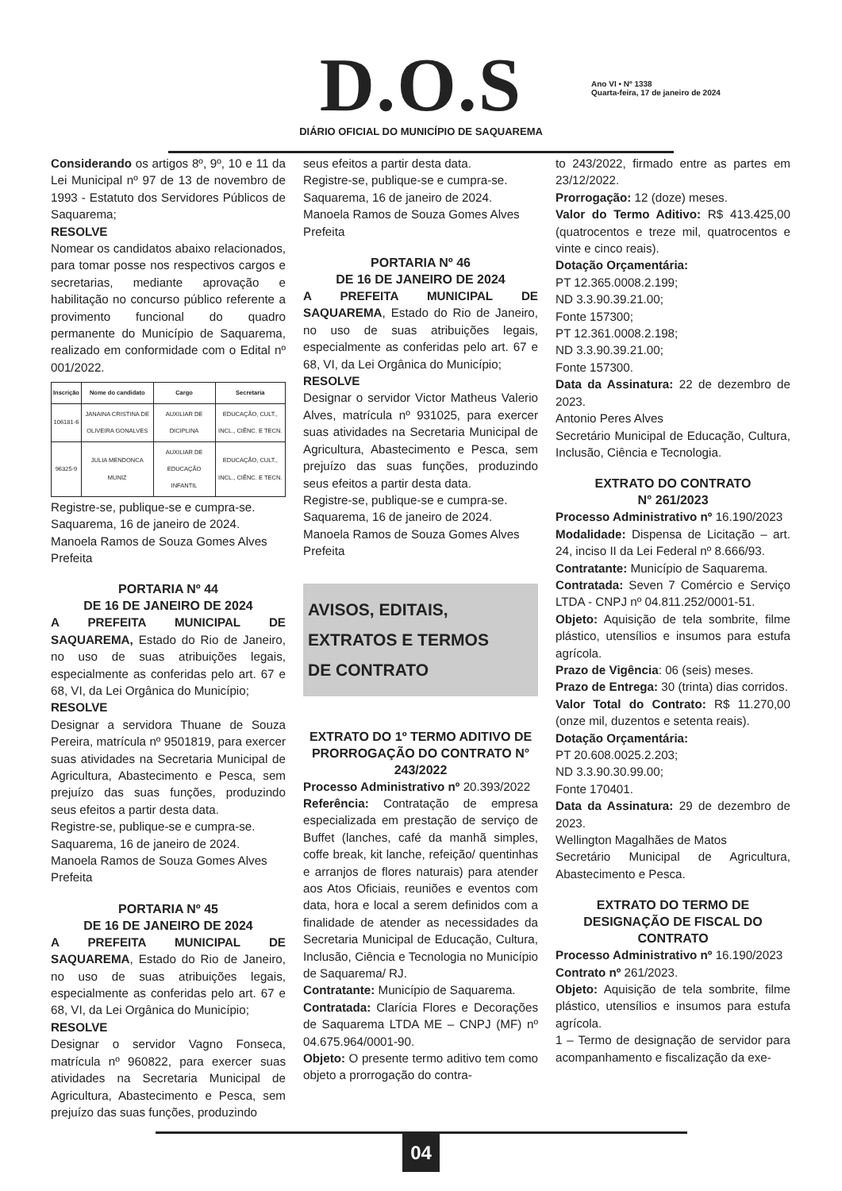D.O.S
DIÁRIO OFICIAL DO MUNICÍPIO DE SAQUAREMA
Ano VI • Nº 1338
Quarta-feira, 17 de janeiro de 2024
Considerando os artigos 8º, 9º, 10 e 11 da Lei Municipal nº 97 de 13 de novembro de 1993 - Estatuto dos Servidores Públicos de Saquarema;
RESOLVE
Nomear os candidatos abaixo relacionados, para tomar posse nos respectivos cargos e secretarias, mediante aprovação e habilitação no concurso público referente a provimento funcional do quadro permanente do Município de Saquarema, realizado em conformidade com o Edital nº 001/2022.
| Inscrição | Nome do candidato | Cargo | Secretaria |
| --- | --- | --- | --- |
| 106181-6 | JANAINA CRISTINA DE OLIVEIRA GONALVES | AUXILIAR DE DICIPLINA | EDUCAÇÃO, CULT., INCL., CIÊNC. E TECN. |
| 96325-9 | JULIA MENDONCA MUNIZ | AUXILIAR DE EDUCAÇÃO INFANTIL | EDUCAÇÃO, CULT., INCL., CIÊNC. E TECN. |
Registre-se, publique-se e cumpra-se.
Saquarema, 16 de janeiro de 2024.
Manoela Ramos de Souza Gomes Alves
Prefeita
PORTARIA Nº 44
DE 16 DE JANEIRO DE 2024
A PREFEITA MUNICIPAL DE SAQUAREMA, Estado do Rio de Janeiro, no uso de suas atribuições legais, especialmente as conferidas pelo art. 67 e 68, VI, da Lei Orgânica do Município;
RESOLVE
Designar a servidora Thuane de Souza Pereira, matrícula nº 9501819, para exercer suas atividades na Secretaria Municipal de Agricultura, Abastecimento e Pesca, sem prejuízo das suas funções, produzindo seus efeitos a partir desta data.
Registre-se, publique-se e cumpra-se.
Saquarema, 16 de janeiro de 2024.
Manoela Ramos de Souza Gomes Alves
Prefeita
PORTARIA Nº 45
DE 16 DE JANEIRO DE 2024
A PREFEITA MUNICIPAL DE SAQUAREMA, Estado do Rio de Janeiro, no uso de suas atribuições legais, especialmente as conferidas pelo art. 67 e 68, VI, da Lei Orgânica do Município;
RESOLVE
Designar o servidor Vagno Fonseca, matrícula nº 960822, para exercer suas atividades na Secretaria Municipal de Agricultura, Abastecimento e Pesca, sem prejuízo das suas funções, produzindo
seus efeitos a partir desta data.
Registre-se, publique-se e cumpra-se.
Saquarema, 16 de janeiro de 2024.
Manoela Ramos de Souza Gomes Alves
Prefeita
PORTARIA Nº 46
DE 16 DE JANEIRO DE 2024
A PREFEITA MUNICIPAL DE SAQUAREMA, Estado do Rio de Janeiro, no uso de suas atribuições legais, especialmente as conferidas pelo art. 67 e 68, VI, da Lei Orgânica do Município;
RESOLVE
Designar o servidor Victor Matheus Valerio Alves, matrícula nº 931025, para exercer suas atividades na Secretaria Municipal de Agricultura, Abastecimento e Pesca, sem prejuízo das suas funções, produzindo seus efeitos a partir desta data.
Registre-se, publique-se e cumpra-se.
Saquarema, 16 de janeiro de 2024.
Manoela Ramos de Souza Gomes Alves
Prefeita
AVISOS, EDITAIS,
EXTRATOS E TERMOS
DE CONTRATO
EXTRATO DO 1º TERMO ADITIVO DE PRORROGAÇÃO DO CONTRATO N° 243/2022
Processo Administrativo nº 20.393/2022
Referência: Contratação de empresa especializada em prestação de serviço de Buffet (lanches, café da manhã simples, coffe break, kit lanche, refeição/ quentinhas e arranjos de flores naturais) para atender aos Atos Oficiais, reuniões e eventos com data, hora e local a serem definidos com a finalidade de atender as necessidades da Secretaria Municipal de Educação, Cultura, Inclusão, Ciência e Tecnologia no Município de Saquarema/ RJ.
Contratante: Município de Saquarema.
Contratada: Clarícia Flores e Decorações de Saquarema LTDA ME – CNPJ (MF) nº 04.675.964/0001-90.
Objeto: O presente termo aditivo tem como objeto a prorrogação do contra-
to 243/2022, firmado entre as partes em 23/12/2022.
Prorrogação: 12 (doze) meses.
Valor do Termo Aditivo: R$ 413.425,00 (quatrocentos e treze mil, quatrocentos e vinte e cinco reais).
Dotação Orçamentária:
PT 12.365.0008.2.199;
ND 3.3.90.39.21.00;
Fonte 157300;
PT 12.361.0008.2.198;
ND 3.3.90.39.21.00;
Fonte 157300.
Data da Assinatura: 22 de dezembro de 2023.
Antonio Peres Alves
Secretário Municipal de Educação, Cultura, Inclusão, Ciência e Tecnologia.
EXTRATO DO CONTRATO
N° 261/2023
Processo Administrativo nº 16.190/2023
Modalidade: Dispensa de Licitação – art. 24, inciso II da Lei Federal nº 8.666/93.
Contratante: Município de Saquarema.
Contratada: Seven 7 Comércio e Serviço LTDA - CNPJ nº 04.811.252/0001-51.
Objeto: Aquisição de tela sombrite, filme plástico, utensílios e insumos para estufa agrícola.
Prazo de Vigência: 06 (seis) meses.
Prazo de Entrega: 30 (trinta) dias corridos.
Valor Total do Contrato: R$ 11.270,00 (onze mil, duzentos e setenta reais).
Dotação Orçamentária:
PT 20.608.0025.2.203;
ND 3.3.90.30.99.00;
Fonte 170401.
Data da Assinatura: 29 de dezembro de 2023.
Wellington Magalhães de Matos
Secretário Municipal de Agricultura, Abastecimento e Pesca.
EXTRATO DO TERMO DE DESIGNAÇÃO DE FISCAL DO CONTRATO
Processo Administrativo nº 16.190/2023
Contrato nº 261/2023.
Objeto: Aquisição de tela sombrite, filme plástico, utensílios e insumos para estufa agrícola.
1 – Termo de designação de servidor para acompanhamento e fiscalização da exe-
04